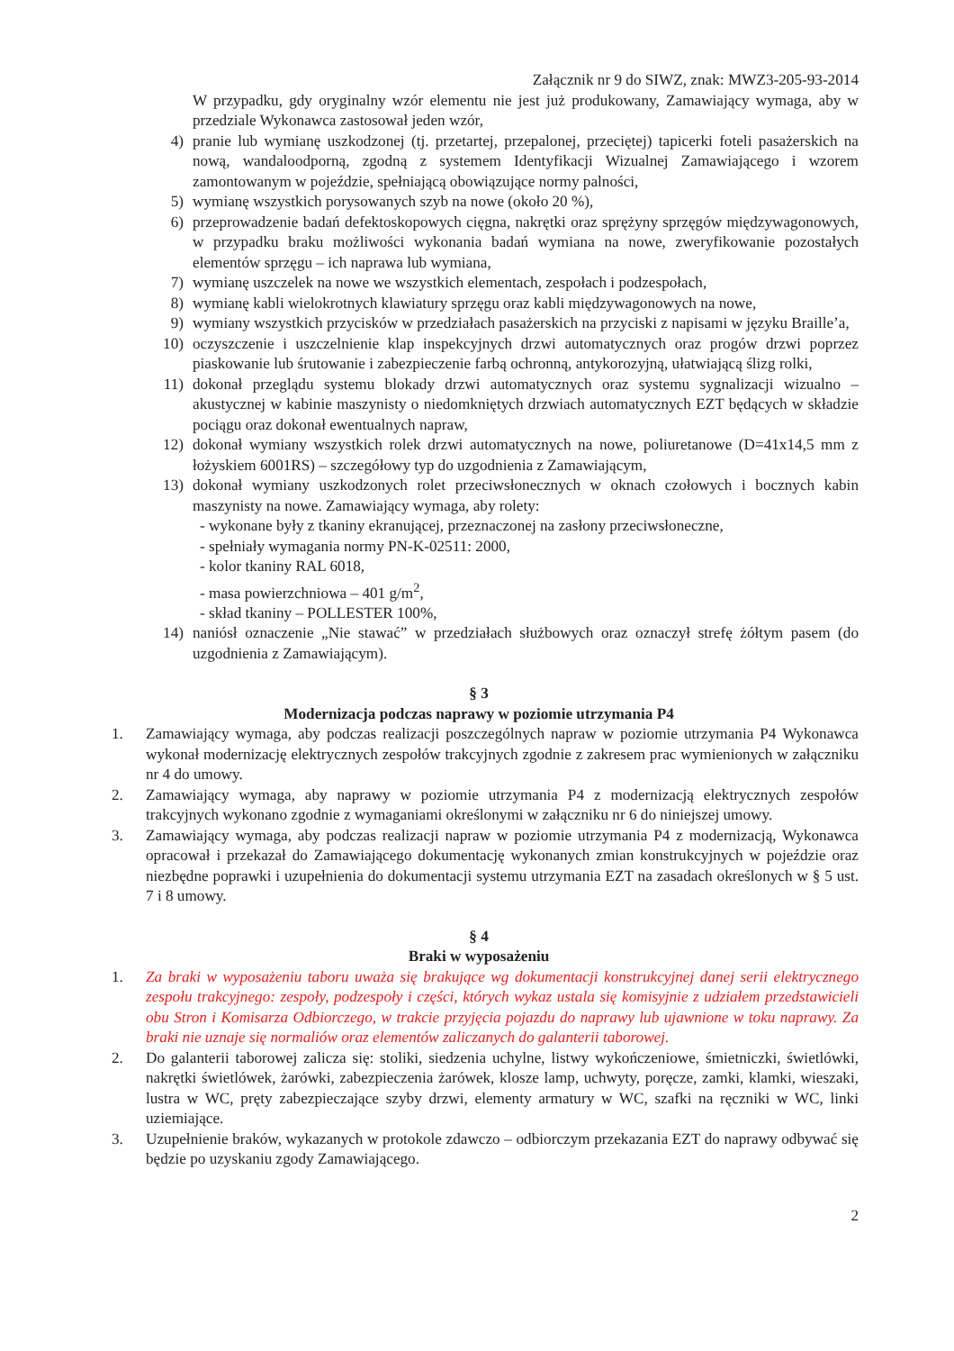Załącznik nr 9 do SIWZ, znak: MWZ3-205-93-2014
W przypadku, gdy oryginalny wzór elementu nie jest już produkowany, Zamawiający wymaga, aby w przedziale Wykonawca zastosował jeden wzór,
4) pranie lub wymianę uszkodzonej (tj. przetartej, przepalonej, przeciętej) tapicerki foteli pasażerskich na nową, wandaloodporną, zgodną z systemem Identyfikacji Wizualnej Zamawiającego i wzorem zamontowanym w pojeździe, spełniającą obowiązujące normy palności,
5) wymianę wszystkich porysowanych szyb na nowe (około 20 %),
6) przeprowadzenie badań defektoskopowych cięgna, nakrętki oraz sprężyny sprzęgów międzywagonowych, w przypadku braku możliwości wykonania badań wymiana na nowe, zweryfikowanie pozostałych elementów sprzęgu – ich naprawa lub wymiana,
7) wymianę uszczelek na nowe we wszystkich elementach, zespołach i podzespołach,
8) wymianę kabli wielokrotnych klawiatury sprzęgu oraz kabli międzywagonowych na nowe,
9) wymiany wszystkich przycisków w przedziałach pasażerskich na przyciski z napisami w języku Braille’a,
10) oczyszczenie i uszczelnienie klap inspekcyjnych drzwi automatycznych oraz progów drzwi poprzez piaskowanie lub śrutowanie i zabezpieczenie farbą ochronną, antykorozyjną, ułatwiającą ślizg rolki,
11) dokonał przeglądu systemu blokady drzwi automatycznych oraz systemu sygnalizacji wizualno – akustycznej w kabinie maszynisty o niedomkniętych drzwiach automatycznych EZT będących w składzie pociągu oraz dokonał ewentualnych napraw,
12) dokonał wymiany wszystkich rolek drzwi automatycznych na nowe, poliuretanowe (D=41x14,5 mm z łożyskiem 6001RS) – szczegółowy typ do uzgodnienia z Zamawiającym,
13) dokonał wymiany uszkodzonych rolet przeciwsłonecznych w oknach czołowych i bocznych kabin maszynisty na nowe. Zamawiający wymaga, aby rolety:
- wykonane były z tkaniny ekranującej, przeznaczonej na zasłony przeciwsłoneczne,
- spełniały wymagania normy PN-K-02511: 2000,
- kolor tkaniny RAL 6018,
- masa powierzchniowa – 401 g/m<sup>2</sup>,
- skład tkaniny – POLLESTER 100%,
14) naniósł oznaczenie „Nie stawać” w przedziałach służbowych oraz oznaczył strefę żółtym pasem (do uzgodnienia z Zamawiającym).
§ 3
Modernizacja podczas naprawy w poziomie utrzymania P4
1. Zamawiający wymaga, aby podczas realizacji poszczególnych napraw w poziomie utrzymania P4 Wykonawca wykonał modernizację elektrycznych zespołów trakcyjnych zgodnie z zakresem prac wymienionych w załączniku nr 4 do umowy.
2. Zamawiający wymaga, aby naprawy w poziomie utrzymania P4 z modernizacją elektrycznych zespołów trakcyjnych wykonano zgodnie z wymaganiami określonymi w załączniku nr 6 do niniejszej umowy.
3. Zamawiający wymaga, aby podczas realizacji napraw w poziomie utrzymania P4 z modernizacją, Wykonawca opracował i przekazał do Zamawiającego dokumentację wykonanych zmian konstrukcyjnych w pojeździe oraz niezbędne poprawki i uzupełnienia do dokumentacji systemu utrzymania EZT na zasadach określonych w § 5 ust. 7 i 8 umowy.
§ 4
Braki w wyposażeniu
1. Za braki w wyposażeniu taboru uważa się brakujące wg dokumentacji konstrukcyjnej danej serii elektrycznego zespołu trakcyjnego: zespoły, podzespoły i części, których wykaz ustala się komisyjnie z udziałem przedstawicieli obu Stron i Komisarza Odbiorczego, w trakcie przyjęcia pojazdu do naprawy lub ujawnione w toku naprawy. Za braki nie uznaje się normaliów oraz elementów zaliczanych do galanterii taborowej.
2. Do galanterii taborowej zalicza się: stoliki, siedzenia uchylne, listwy wykończeniowe, śmietniczki, świetlówki, nakrętki świetlówek, żarówki, zabezpieczenia żarówek, klosze lamp, uchwyty, poręcze, zamki, klamki, wieszaki, lustra w WC, pręty zabezpieczające szyby drzwi, elementy armatury w WC, szafki na ręczniki w WC, linki uziemiające.
3. Uzupełnienie braków, wykazanych w protokole zdawczo – odbiorczym przekazania EZT do naprawy odbywać się będzie po uzyskaniu zgody Zamawiającego.
2